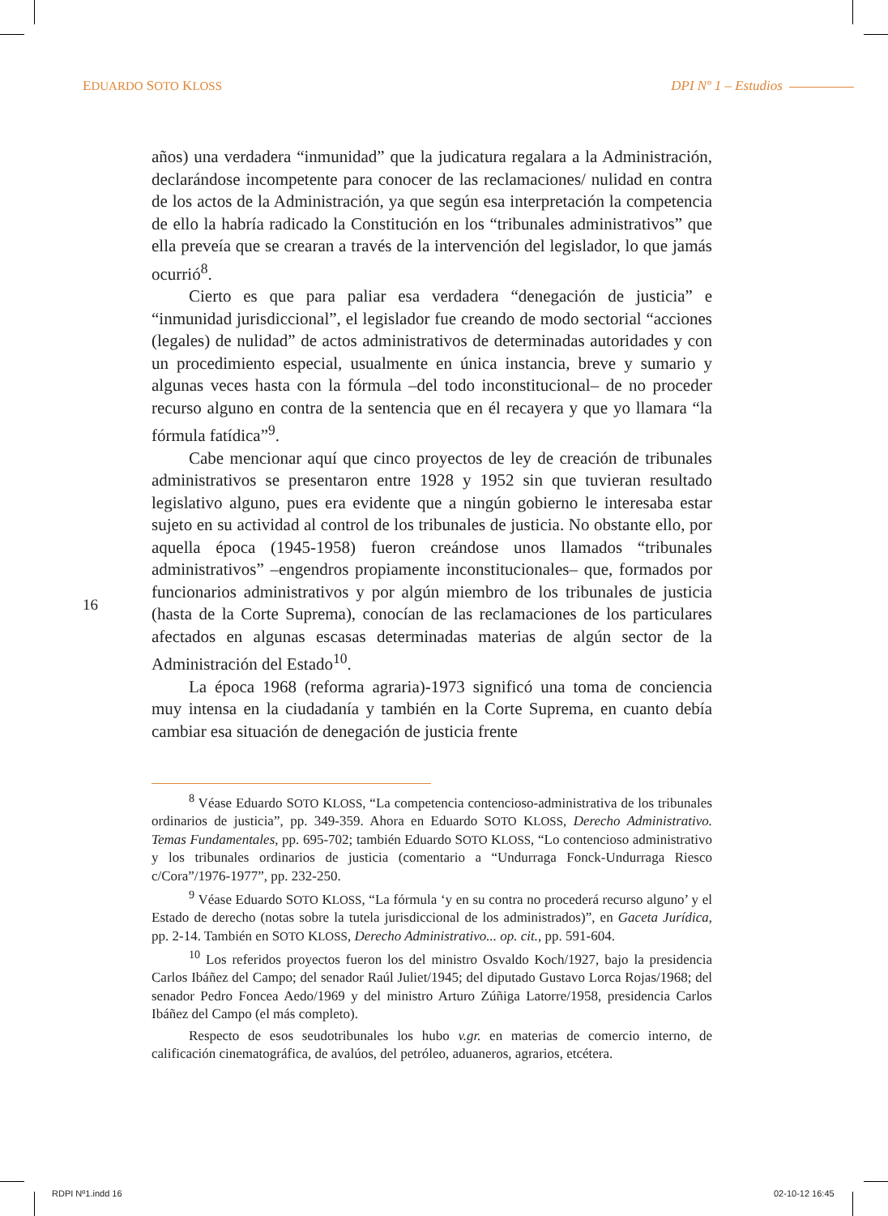EDUARDO SOTO KLOSS DPI Nº 1 – Estudios
16
años) una verdadera “inmunidad” que la judicatura regalara a la Administración, declarándose incompetente para conocer de las reclamaciones/ nulidad en contra de los actos de la Administración, ya que según esa interpretación la competencia de ello la habría radicado la Constitución en los “tribunales administrativos” que ella preveía que se crearan a través de la intervención del legislador, lo que jamás ocurrió<sup>8</sup>.
Cierto es que para paliar esa verdadera “denegación de justicia” e “inmunidad jurisdiccional”, el legislador fue creando de modo sectorial “acciones (legales) de nulidad” de actos administrativos de determinadas autoridades y con un procedimiento especial, usualmente en única instancia, breve y sumario y algunas veces hasta con la fórmula –del todo inconstitucional– de no proceder recurso alguno en contra de la sentencia que en él recayera y que yo llamara “la fórmula fatídica”<sup>9</sup>.
Cabe mencionar aquí que cinco proyectos de ley de creación de tribunales administrativos se presentaron entre 1928 y 1952 sin que tuvieran resultado legislativo alguno, pues era evidente que a ningún gobierno le interesaba estar sujeto en su actividad al control de los tribunales de justicia. No obstante ello, por aquella época (1945-1958) fueron creándose unos llamados “tribunales administrativos” –engendros propiamente inconstitucionales– que, formados por funcionarios administrativos y por algún miembro de los tribunales de justicia (hasta de la Corte Suprema), conocían de las reclamaciones de los particulares afectados en algunas escasas determinadas materias de algún sector de la Administración del Estado<sup>10</sup>.
La época 1968 (reforma agraria)-1973 significó una toma de conciencia muy intensa en la ciudadanía y también en la Corte Suprema, en cuanto debía cambiar esa situación de denegación de justicia frente
<sup>8</sup> Véase Eduardo SOTO KLOSS, “La competencia contencioso-administrativa de los tribunales ordinarios de justicia”, pp. 349-359. Ahora en Eduardo SOTO KLOSS, Derecho Administrativo. Temas Fundamentales, pp. 695-702; también Eduardo SOTO KLOSS, “Lo contencioso administrativo y los tribunales ordinarios de justicia (comentario a “Undurraga Fonck-Undurraga Riesco c/Cora”/1976-1977”, pp. 232-250.
<sup>9</sup> Véase Eduardo SOTO KLOSS, “La fórmula ‘y en su contra no procederá recurso alguno’ y el Estado de derecho (notas sobre la tutela jurisdiccional de los administrados)”, en Gaceta Jurídica, pp. 2-14. También en SOTO KLOSS, Derecho Administrativo... op. cit., pp. 591-604.
<sup>10</sup> Los referidos proyectos fueron los del ministro Osvaldo Koch/1927, bajo la presidencia Carlos Ibáñez del Campo; del senador Raúl Juliet/1945; del diputado Gustavo Lorca Rojas/1968; del senador Pedro Foncea Aedo/1969 y del ministro Arturo Zúñiga Latorre/1958, presidencia Carlos Ibáñez del Campo (el más completo).
Respecto de esos seudotribunales los hubo v.gr. en materias de comercio interno, de calificación cinematográfica, de avalúos, del petróleo, aduaneros, agrarios, etcétera.
RDPI Nº1.indd 16 02-10-12 16:45